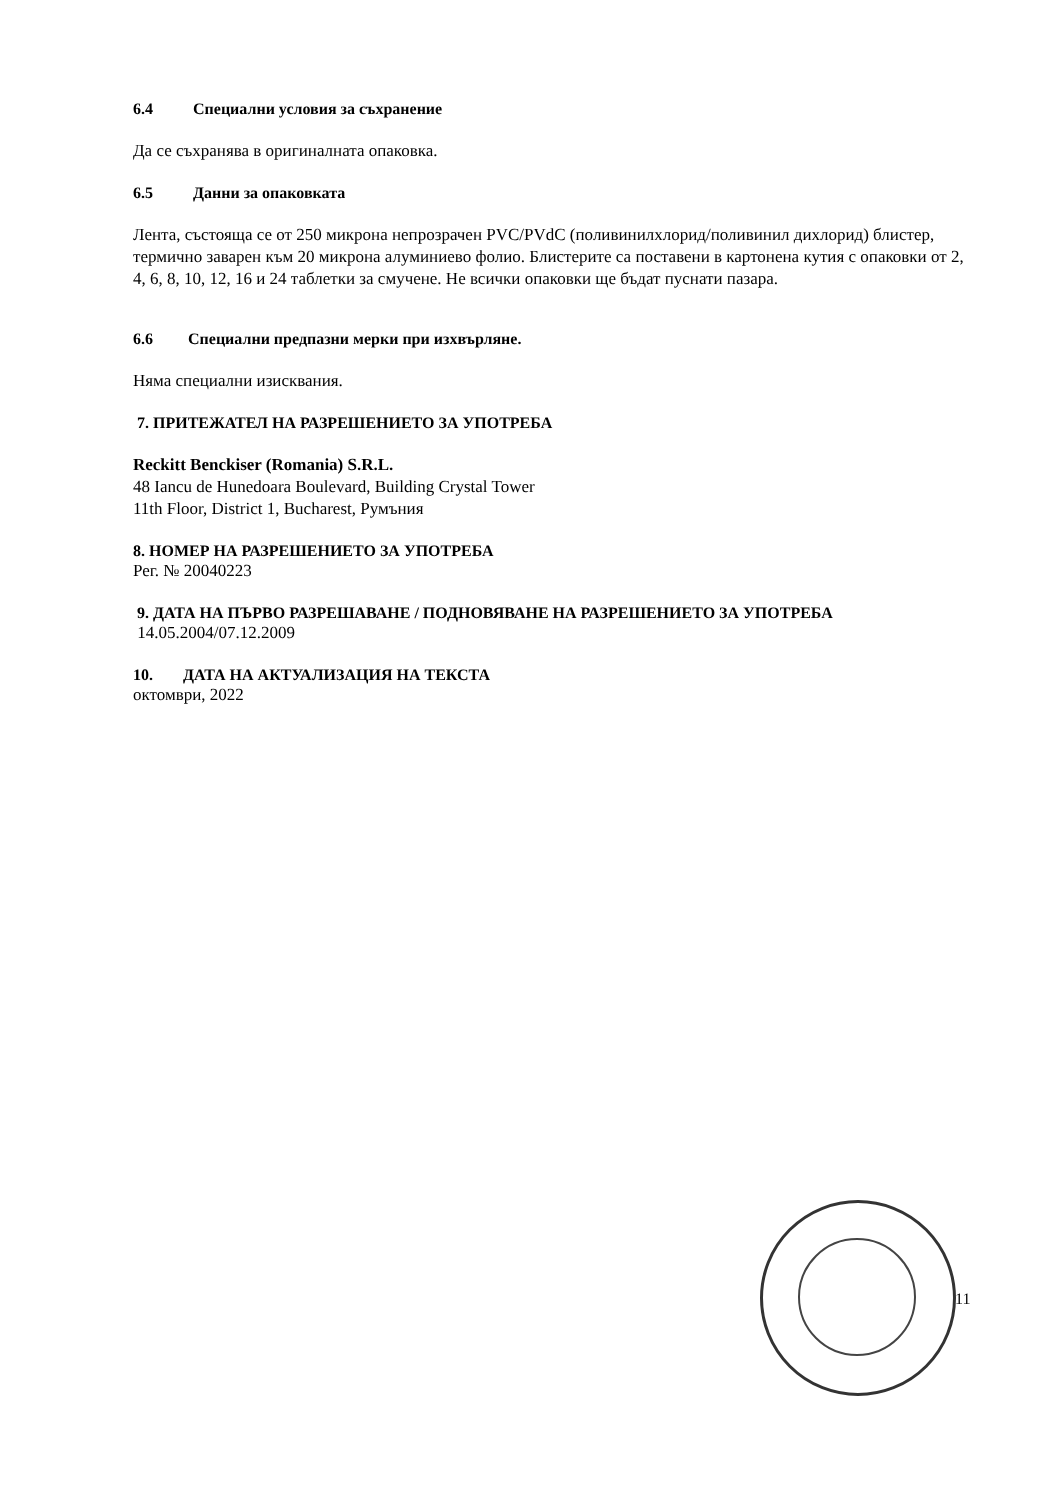6.4 Специални условия за съхранение
Да се съхранява в оригиналната опаковка.
6.5 Данни за опаковката
Лента, състояща се от 250 микрона непрозрачен PVC/PVdC (поливинилхлорид/поливинил дихлорид) блистер, термично заварен към 20 микрона алуминиево фолио. Блистерите са поставени в картонена кутия с опаковки от 2, 4, 6, 8, 10, 12, 16 и 24 таблетки за смучене. Не всички опаковки ще бъдат пуснати пазара.
6.6 Специални предпазни мерки при изхвърляне.
Няма специални изисквания.
7. ПРИТЕЖАТЕЛ НА РАЗРЕШЕНИЕТО ЗА УПОТРЕБА
Reckitt Benckiser (Romania) S.R.L.
48 Iancu de Hunedoara Boulevard, Building Crystal Tower
11th Floor, District 1, Bucharest, Румъния
8. НОМЕР НА РАЗРЕШЕНИЕТО ЗА УПОТРЕБА
Рег. № 20040223
9. ДАТА НА ПЪРВО РАЗРЕШАВАНЕ / ПОДНОВЯВАНЕ НА РАЗРЕШЕНИЕТО ЗА УПОТРЕБА
14.05.2004/07.12.2009
10. ДАТА НА АКТУАЛИЗАЦИЯ НА ТЕКСТА
октомври, 2022
11